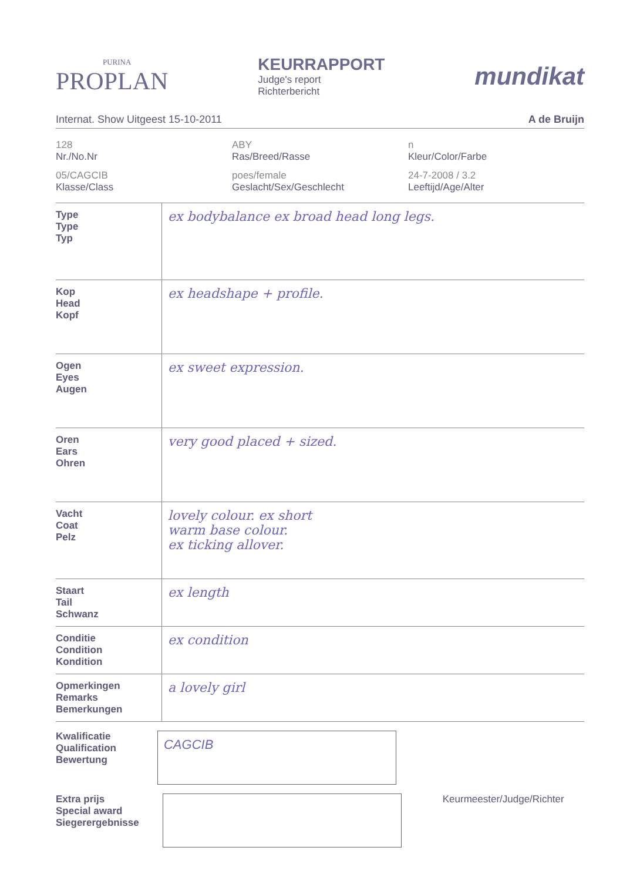PURINA
PROPLAN
KEURRAPPORT
Judge's report
Richterbericht
mundikat
Internat. Show Uitgeest 15-10-2011 A de Bruijn
128
Nr./No.Nr
ABY
Ras/Breed/Rasse
n
Kleur/Color/Farbe
05/CAGCIB
Klasse/Class
poes/female
Geslacht/Sex/Geschlecht
24-7-2008 / 3.2
Leeftijd/Age/Alter
| Type Type Typ | ex bodybalance ex broad head long legs. |
| Kop Head Kopf | ex headshape + profile. |
| Ogen Eyes Augen | ex sweet expression. |
| Oren Ears Ohren | very good placed + sized. |
| Vacht Coat Pelz | lovely colour. ex short warm base colour. ex ticking allover. |
| Staart Tail Schwanz | ex length |
| Conditie Condition Kondition | ex condition |
| Opmerkingen Remarks Bemerkungen | a lovely girl |
Kwalificatie
Qualification
Bewertung
CAGCIB
Extra prijs
Special award
Siegerergebnisse
Keurmeester/Judge/Richter